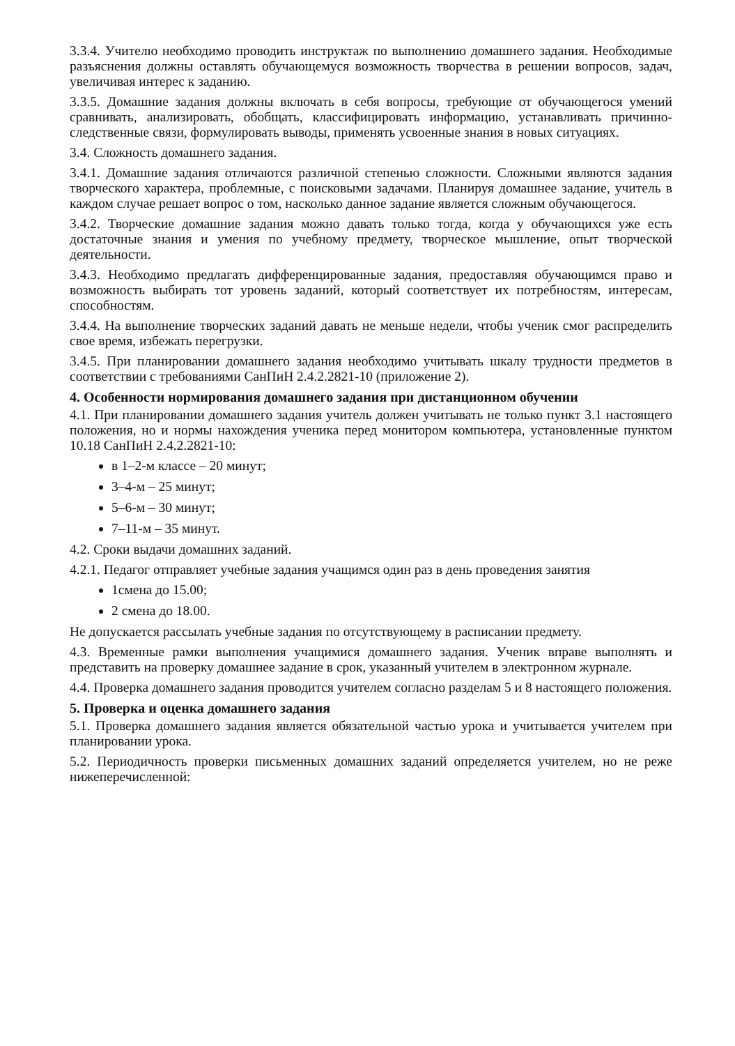3.3.4. Учителю необходимо проводить инструктаж по выполнению домашнего задания. Необходимые разъяснения должны оставлять обучающемуся возможность творчества в решении вопросов, задач, увеличивая интерес к заданию.
3.3.5. Домашние задания должны включать в себя вопросы, требующие от обучающегося умений сравнивать, анализировать, обобщать, классифицировать информацию, устанавливать причинно-следственные связи, формулировать выводы, применять усвоенные знания в новых ситуациях.
3.4. Сложность домашнего задания.
3.4.1. Домашние задания отличаются различной степенью сложности. Сложными являются задания творческого характера, проблемные, с поисковыми задачами. Планируя домашнее задание, учитель в каждом случае решает вопрос о том, насколько данное задание является сложным обучающегося.
3.4.2. Творческие домашние задания можно давать только тогда, когда у обучающихся уже есть достаточные знания и умения по учебному предмету, творческое мышление, опыт творческой деятельности.
3.4.3. Необходимо предлагать дифференцированные задания, предоставляя обучающимся право и возможность выбирать тот уровень заданий, который соответствует их потребностям, интересам, способностям.
3.4.4. На выполнение творческих заданий давать не меньше недели, чтобы ученик смог распределить свое время, избежать перегрузки.
3.4.5. При планировании домашнего задания необходимо учитывать шкалу трудности предметов в соответствии с требованиями СанПиН 2.4.2.2821-10 (приложение 2).
4. Особенности нормирования домашнего задания при дистанционном обучении
4.1. При планировании домашнего задания учитель должен учитывать не только пункт 3.1 настоящего положения, но и нормы нахождения ученика перед монитором компьютера, установленные пунктом 10.18 СанПиН 2.4.2.2821-10:
в 1–2-м классе – 20 минут;
3–4-м – 25 минут;
5–6-м – 30 минут;
7–11-м – 35 минут.
4.2. Сроки выдачи домашних заданий.
4.2.1. Педагог отправляет учебные задания учащимся один раз в день проведения занятия
1смена до 15.00;
2 смена до 18.00.
Не допускается рассылать учебные задания по отсутствующему в расписании предмету.
4.3. Временные рамки выполнения учащимися домашнего задания. Ученик вправе выполнять и представить на проверку домашнее задание в срок, указанный учителем в электронном журнале.
4.4. Проверка домашнего задания проводится учителем согласно разделам 5 и 8 настоящего положения.
5. Проверка и оценка домашнего задания
5.1. Проверка домашнего задания является обязательной частью урока и учитывается учителем при планировании урока.
5.2. Периодичность проверки письменных домашних заданий определяется учителем, но не реже нижеперечисленной: